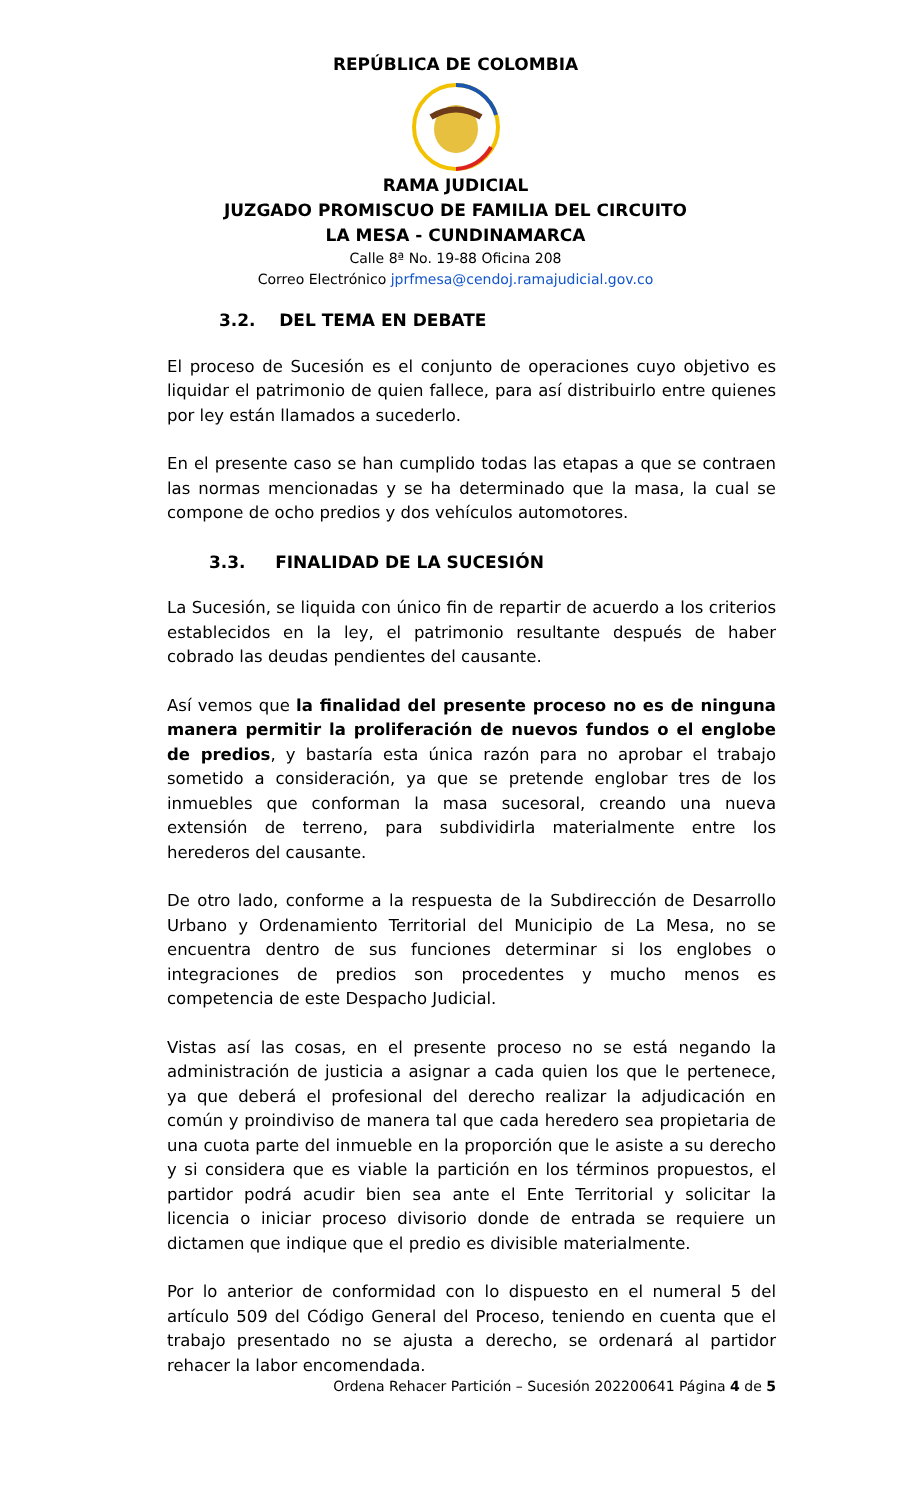REPÚBLICA DE COLOMBIA
RAMA JUDICIAL
JUZGADO PROMISCUO DE FAMILIA DEL CIRCUITO
LA MESA - CUNDINAMARCA
Calle 8ª No. 19-88 Oficina 208
Correo Electrónico jprfmesa@cendoj.ramajudicial.gov.co
3.2. DEL TEMA EN DEBATE
El proceso de Sucesión es el conjunto de operaciones cuyo objetivo es liquidar el patrimonio de quien fallece, para así distribuirlo entre quienes por ley están llamados a sucederlo.
En el presente caso se han cumplido todas las etapas a que se contraen las normas mencionadas y se ha determinado que la masa, la cual se compone de ocho predios y dos vehículos automotores.
3.3. FINALIDAD DE LA SUCESIÓN
La Sucesión, se liquida con único fin de repartir de acuerdo a los criterios establecidos en la ley, el patrimonio resultante después de haber cobrado las deudas pendientes del causante.
Así vemos que la finalidad del presente proceso no es de ninguna manera permitir la proliferación de nuevos fundos o el englobe de predios, y bastaría esta única razón para no aprobar el trabajo sometido a consideración, ya que se pretende englobar tres de los inmuebles que conforman la masa sucesoral, creando una nueva extensión de terreno, para subdividirla materialmente entre los herederos del causante.
De otro lado, conforme a la respuesta de la Subdirección de Desarrollo Urbano y Ordenamiento Territorial del Municipio de La Mesa, no se encuentra dentro de sus funciones determinar si los englobes o integraciones de predios son procedentes y mucho menos es competencia de este Despacho Judicial.
Vistas así las cosas, en el presente proceso no se está negando la administración de justicia a asignar a cada quien los que le pertenece, ya que deberá el profesional del derecho realizar la adjudicación en común y proindiviso de manera tal que cada heredero sea propietaria de una cuota parte del inmueble en la proporción que le asiste a su derecho y si considera que es viable la partición en los términos propuestos, el partidor podrá acudir bien sea ante el Ente Territorial y solicitar la licencia o iniciar proceso divisorio donde de entrada se requiere un dictamen que indique que el predio es divisible materialmente.
Por lo anterior de conformidad con lo dispuesto en el numeral 5 del artículo 509 del Código General del Proceso, teniendo en cuenta que el trabajo presentado no se ajusta a derecho, se ordenará al partidor rehacer la labor encomendada.
Ordena Rehacer Partición – Sucesión 202200641 Página 4 de 5